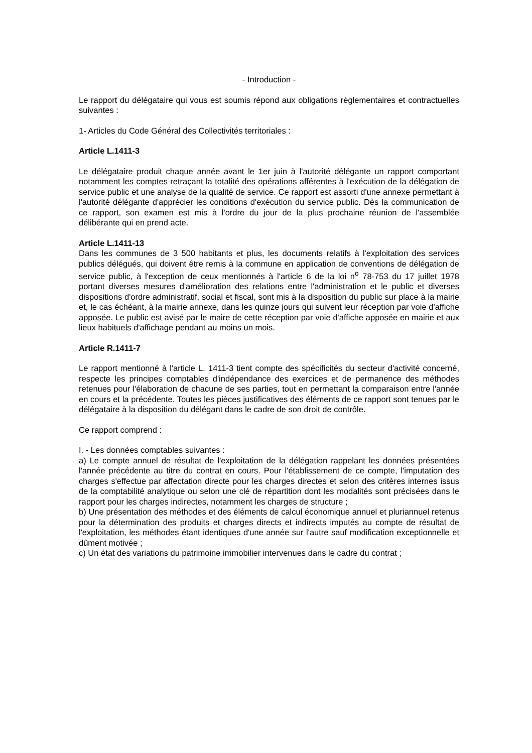- Introduction -
Le rapport du délégataire qui vous est soumis répond aux obligations règlementaires et contractuelles suivantes :
1- Articles du Code Général des Collectivités territoriales :
Article L.1411-3
Le délégataire produit chaque année avant le 1er juin à l'autorité délégante un rapport comportant notamment les comptes retraçant la totalité des opérations afférentes à l'exécution de la délégation de service public et une analyse de la qualité de service. Ce rapport est assorti d'une annexe permettant à l'autorité délégante d'apprécier les conditions d'exécution du service public. Dès la communication de ce rapport, son examen est mis à l'ordre du jour de la plus prochaine réunion de l'assemblée délibérante qui en prend acte.
Article L.1411-13
Dans les communes de 3 500 habitants et plus, les documents relatifs à l'exploitation des services publics délégués, qui doivent être remis à la commune en application de conventions de délégation de service public, à l'exception de ceux mentionnés à l'article 6 de la loi n<sup>o</sup> 78-753 du 17 juillet 1978 portant diverses mesures d'amélioration des relations entre l'administration et le public et diverses dispositions d'ordre administratif, social et fiscal, sont mis à la disposition du public sur place à la mairie et, le cas échéant, à la mairie annexe, dans les quinze jours qui suivent leur réception par voie d'affiche apposée. Le public est avisé par le maire de cette réception par voie d'affiche apposée en mairie et aux lieux habituels d'affichage pendant au moins un mois.
Article R.1411-7
Le rapport mentionné à l'article L. 1411-3 tient compte des spécificités du secteur d'activité concerné, respecte les principes comptables d'indépendance des exercices et de permanence des méthodes retenues pour l'élaboration de chacune de ses parties, tout en permettant la comparaison entre l'année en cours et la précédente. Toutes les pièces justificatives des éléments de ce rapport sont tenues par le délégataire à la disposition du délégant dans le cadre de son droit de contrôle.
Ce rapport comprend :
I. - Les données comptables suivantes :
a) Le compte annuel de résultat de l'exploitation de la délégation rappelant les données présentées l'année précédente au titre du contrat en cours. Pour l'établissement de ce compte, l'imputation des charges s'effectue par affectation directe pour les charges directes et selon des critères internes issus de la comptabilité analytique ou selon une clé de répartition dont les modalités sont précisées dans le rapport pour les charges indirectes, notamment les charges de structure ;
b) Une présentation des méthodes et des éléments de calcul économique annuel et pluriannuel retenus pour la détermination des produits et charges directs et indirects imputés au compte de résultat de l'exploitation, les méthodes étant identiques d'une année sur l'autre sauf modification exceptionnelle et dûment motivée ;
c) Un état des variations du patrimoine immobilier intervenues dans le cadre du contrat ;